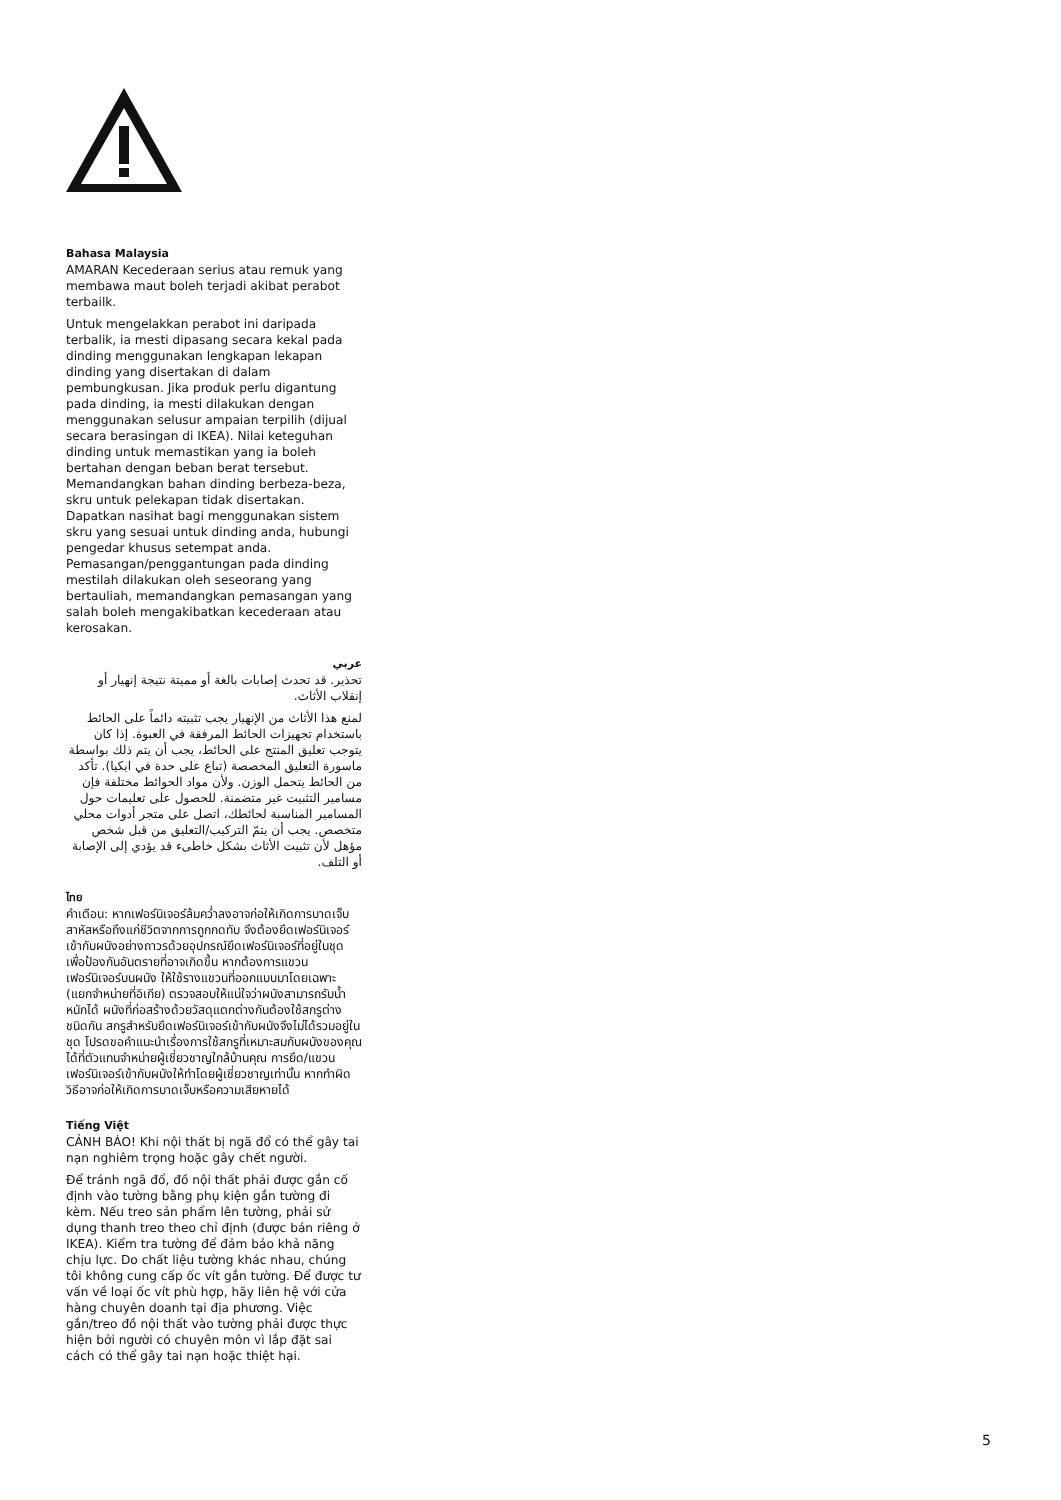Bahasa Malaysia
AMARAN Kecederaan serius atau remuk yang membawa maut boleh terjadi akibat perabot terbailk.
Untuk mengelakkan perabot ini daripada terbalik, ia mesti dipasang secara kekal pada dinding menggunakan lengkapan lekapan dinding yang disertakan di dalam pembungkusan. Jika produk perlu digantung pada dinding, ia mesti dilakukan dengan menggunakan selusur ampaian terpilih (dijual secara berasingan di IKEA). Nilai keteguhan dinding untuk memastikan yang ia boleh bertahan dengan beban berat tersebut. Memandangkan bahan dinding berbeza-beza, skru untuk pelekapan tidak disertakan. Dapatkan nasihat bagi menggunakan sistem skru yang sesuai untuk dinding anda, hubungi pengedar khusus setempat anda. Pemasangan/penggantungan pada dinding mestilah dilakukan oleh seseorang yang bertauliah, memandangkan pemasangan yang salah boleh mengakibatkan kecederaan atau kerosakan.
عربي
تحذير. قد تحدث إصابات بالغة أو مميتة نتيجة إنهيار أو إنقلاب الأثاث.
لمنع هذا الأثاث من الإنهيار يجب تثبيته دائماً على الحائط باستخدام تجهيزات الحائط المرفقة في العبوة. إذا كان يتوجب تعليق المنتج على الحائط، يجب أن يتم ذلك بواسطة ماسورة التعليق المخصصة (تباع على حدة في ايكيا). تأكد من الحائط يتحمل الوزن. ولأن مواد الحوائط مختلفة فإن مسامير التثبيت غير متضمنة. للحصول على تعليمات حول المسامير المناسبة لحائطك، اتصل على متجر أدوات محلي متخصص. يجب أن يتمّ التركيب/التعليق من قبل شخص مؤهل لأن تثبيت الأثاث بشكل خاطىء قد يؤدي إلى الإصابة أو التلف.
ไทย
คำเตือน: หากเฟอร์นิเจอร์ล้มคว่ำลงอาจก่อให้เกิดการบาดเจ็บสาหัสหรือถึงแก่ชีวิตจากการถูกกดทับ จึงต้องยึดเฟอร์นิเจอร์เข้ากับผนังอย่างถาวรด้วยอุปกรณ์ยึดเฟอร์นิเจอร์ที่อยู่ในชุดเพื่อป้องกันอันตรายที่อาจเกิดขึ้น หากต้องการแขวนเฟอร์นิเจอร์บนผนัง ให้ใช้รางแขวนที่ออกแบบมาโดยเฉพาะ (แยกจำหน่ายที่อิเกีย) ตรวจสอบให้แน่ใจว่าผนังสามารถรับน้ำหนักได้ ผนังที่ก่อสร้างด้วยวัสดุแตกต่างกันต้องใช้สกรูต่างชนิดกัน สกรูสำหรับยึดเฟอร์นิเจอร์เข้ากับผนังจึงไม่ได้รวมอยู่ในชุด โปรดขอคำแนะนำเรื่องการใช้สกรูที่เหมาะสมกับผนังของคุณได้ที่ตัวแทนจำหน่ายผู้เชี่ยวชาญใกล้บ้านคุณ การยึด/แขวนเฟอร์นิเจอร์เข้ากับผนังให้ทำโดยผู้เชี่ยวชาญเท่านั้น หากทำผิดวิธีอาจก่อให้เกิดการบาดเจ็บหรือความเสียหายได้
Tiếng Việt
CẢNH BÁO! Khi nội thất bị ngã đổ có thể gây tai nạn nghiêm trọng hoặc gây chết người.
Để tránh ngã đổ, đồ nội thất phải được gắn cố định vào tường bằng phụ kiện gắn tường đi kèm. Nếu treo sản phẩm lên tường, phải sử dụng thanh treo theo chỉ định (được bán riêng ở IKEA). Kiểm tra tường để đảm bảo khả năng chịu lực. Do chất liệu tường khác nhau, chúng tôi không cung cấp ốc vít gắn tường. Để được tư vấn về loại ốc vít phù hợp, hãy liên hệ với cửa hàng chuyên doanh tại địa phương. Việc gắn/treo đồ nội thất vào tường phải được thực hiện bởi người có chuyên môn vì lắp đặt sai cách có thể gây tai nạn hoặc thiệt hại.
5